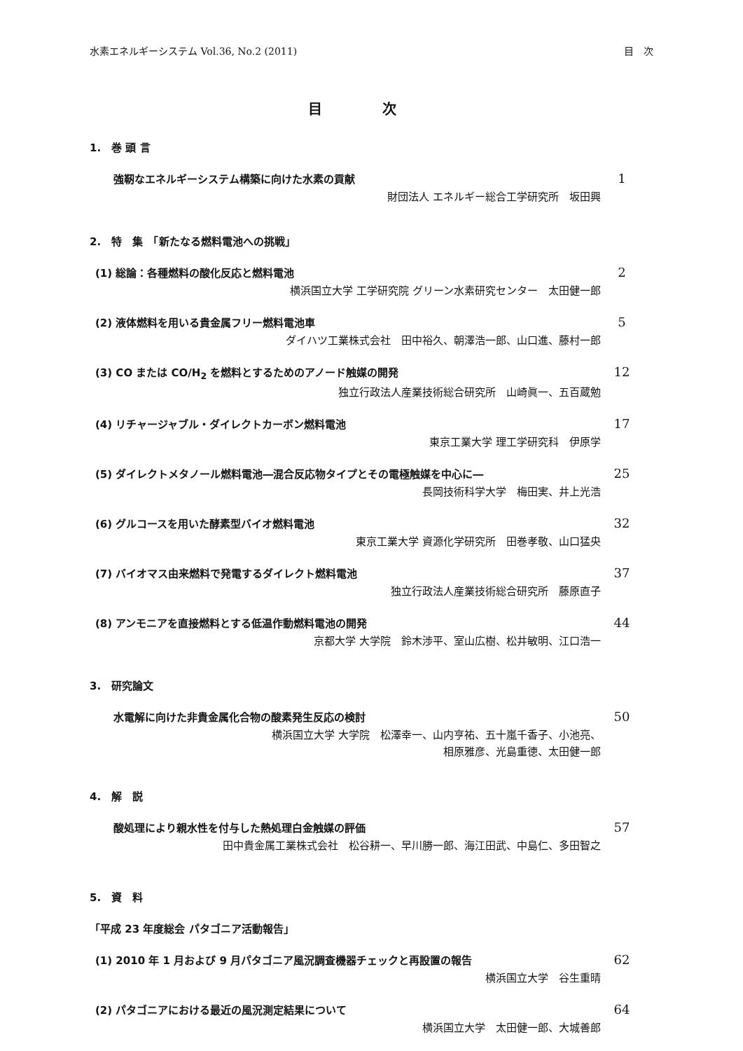水素エネルギーシステム Vol.36, No.2 (2011) 目　次
目 次
1.　巻 頭 言
強靭なエネルギーシステム構築に向けた水素の貢献 1
財団法人 エネルギー総合工学研究所　坂田興
2.　特　集　「新たなる燃料電池への挑戦」
(1) 総論：各種燃料の酸化反応と燃料電池 2
横浜国立大学 工学研究院 グリーン水素研究センター　太田健一郎
(2) 液体燃料を用いる貴金属フリー燃料電池車 5
ダイハツ工業株式会社　田中裕久、朝澤浩一郎、山口進、藤村一郎
(3) CO または CO/H<sub>2</sub> を燃料とするためのアノード触媒の開発 12
独立行政法人産業技術総合研究所　山崎眞一、五百蔵勉
(4) リチャージャブル・ダイレクトカーボン燃料電池 17
東京工業大学 理工学研究科　伊原学
(5) ダイレクトメタノール燃料電池―混合反応物タイプとその電極触媒を中心に― 25
長岡技術科学大学　梅田実、井上光浩
(6) グルコースを用いた酵素型バイオ燃料電池 32
東京工業大学 資源化学研究所　田巻孝敬、山口猛央
(7) バイオマス由来燃料で発電するダイレクト燃料電池 37
独立行政法人産業技術総合研究所　藤原直子
(8) アンモニアを直接燃料とする低温作動燃料電池の開発 44
京都大学 大学院　鈴木渉平、室山広樹、松井敏明、江口浩一
3.　研究論文
水電解に向けた非貴金属化合物の酸素発生反応の検討 50
横浜国立大学 大学院　松澤幸一、山内亨祐、五十嵐千香子、小池亮、
相原雅彦、光島重徳、太田健一郎
4.　解　説
酸処理により親水性を付与した熱処理白金触媒の評価 57
田中貴金属工業株式会社　松谷耕一、早川勝一郎、海江田武、中島仁、多田智之
5.　資　料
「平成 23 年度総会 パタゴニア活動報告」
(1) 2010 年 1 月および 9 月パタゴニア風況調査機器チェックと再設置の報告 62
横浜国立大学　谷生重晴
(2) パタゴニアにおける最近の風況測定結果について 64
横浜国立大学　太田健一郎、大城善郎